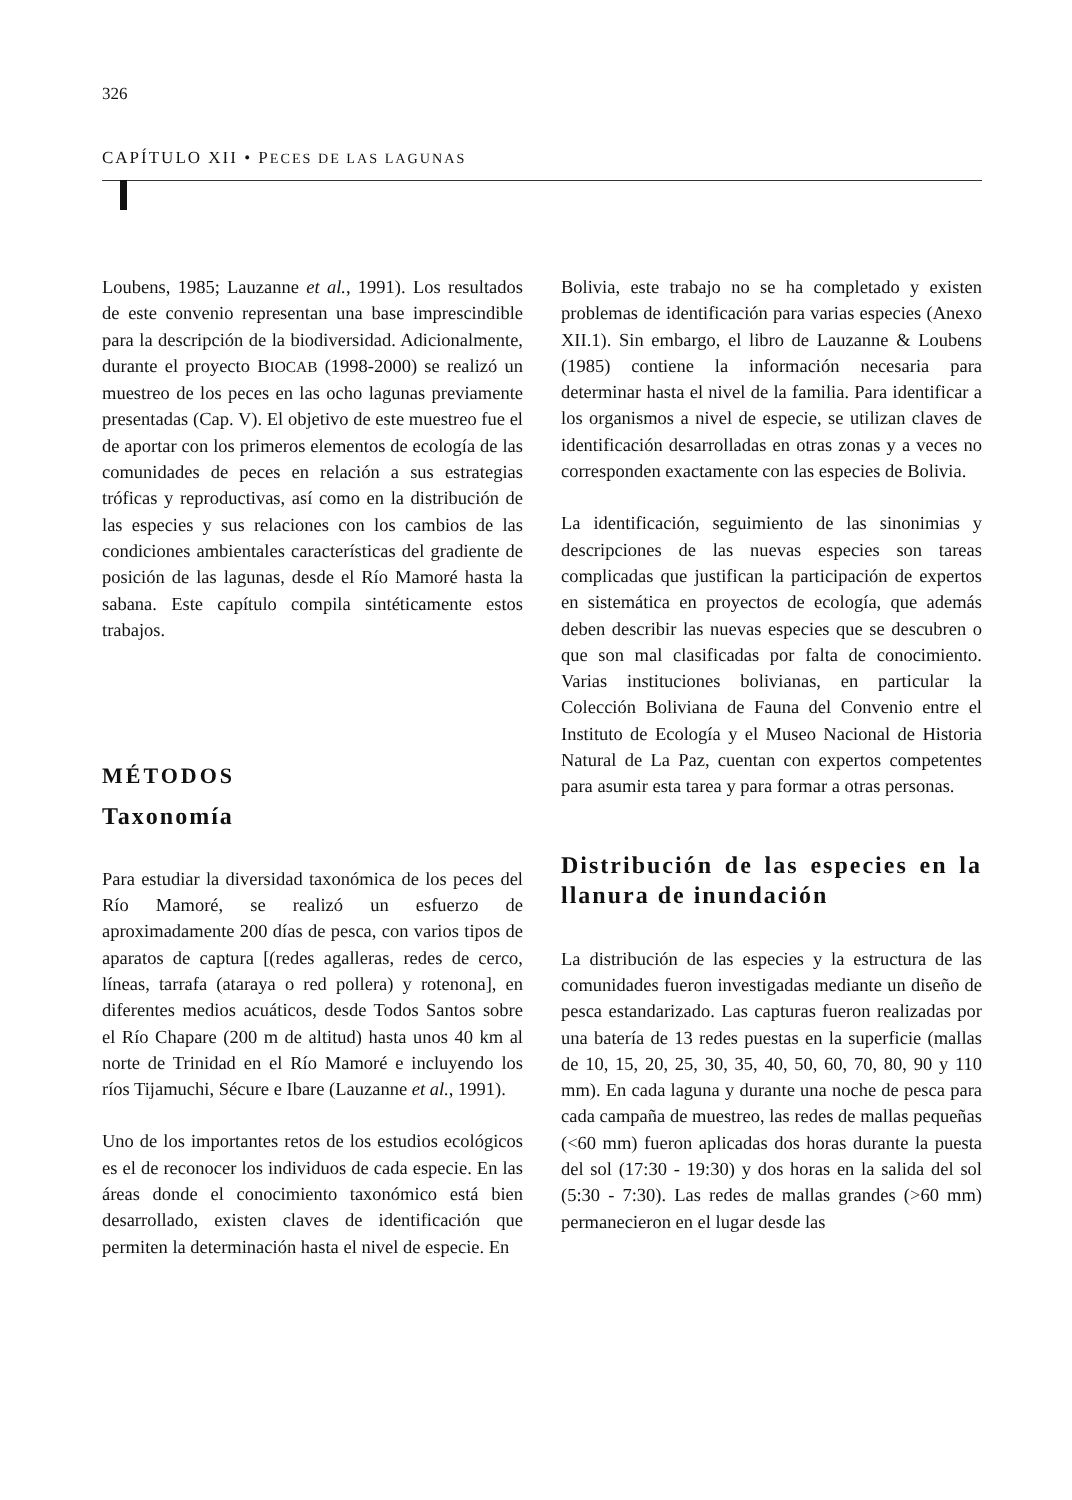326
CAPÍTULO XII • PECES DE LAS LAGUNAS
Loubens, 1985; Lauzanne et al., 1991). Los resultados de este convenio representan una base imprescindible para la descripción de la biodiversidad. Adicionalmente, durante el proyecto BIOCAB (1998-2000) se realizó un muestreo de los peces en las ocho lagunas previamente presentadas (Cap. V). El objetivo de este muestreo fue el de aportar con los primeros elementos de ecología de las comunidades de peces en relación a sus estrategias tróficas y reproductivas, así como en la distribución de las especies y sus relaciones con los cambios de las condiciones ambientales características del gradiente de posición de las lagunas, desde el Río Mamoré hasta la sabana. Este capítulo compila sintéticamente estos trabajos.
MÉTODOS
Taxonomía
Para estudiar la diversidad taxonómica de los peces del Río Mamoré, se realizó un esfuerzo de aproximadamente 200 días de pesca, con varios tipos de aparatos de captura [(redes agalleras, redes de cerco, líneas, tarrafa (ataraya o red pollera) y rotenona], en diferentes medios acuáticos, desde Todos Santos sobre el Río Chapare (200 m de altitud) hasta unos 40 km al norte de Trinidad en el Río Mamoré e incluyendo los ríos Tijamuchi, Sécure e Ibare (Lauzanne et al., 1991).
Uno de los importantes retos de los estudios ecológicos es el de reconocer los individuos de cada especie. En las áreas donde el conocimiento taxonómico está bien desarrollado, existen claves de identificación que permiten la determinación hasta el nivel de especie. En
Bolivia, este trabajo no se ha completado y existen problemas de identificación para varias especies (Anexo XII.1). Sin embargo, el libro de Lauzanne & Loubens (1985) contiene la información necesaria para determinar hasta el nivel de la familia. Para identificar a los organismos a nivel de especie, se utilizan claves de identificación desarrolladas en otras zonas y a veces no corresponden exactamente con las especies de Bolivia.
La identificación, seguimiento de las sinonimias y descripciones de las nuevas especies son tareas complicadas que justifican la participación de expertos en sistemática en proyectos de ecología, que además deben describir las nuevas especies que se descubren o que son mal clasificadas por falta de conocimiento. Varias instituciones bolivianas, en particular la Colección Boliviana de Fauna del Convenio entre el Instituto de Ecología y el Museo Nacional de Historia Natural de La Paz, cuentan con expertos competentes para asumir esta tarea y para formar a otras personas.
Distribución de las especies en la llanura de inundación
La distribución de las especies y la estructura de las comunidades fueron investigadas mediante un diseño de pesca estandarizado. Las capturas fueron realizadas por una batería de 13 redes puestas en la superficie (mallas de 10, 15, 20, 25, 30, 35, 40, 50, 60, 70, 80, 90 y 110 mm). En cada laguna y durante una noche de pesca para cada campaña de muestreo, las redes de mallas pequeñas (<60 mm) fueron aplicadas dos horas durante la puesta del sol (17:30 - 19:30) y dos horas en la salida del sol (5:30 - 7:30). Las redes de mallas grandes (>60 mm) permanecieron en el lugar desde las